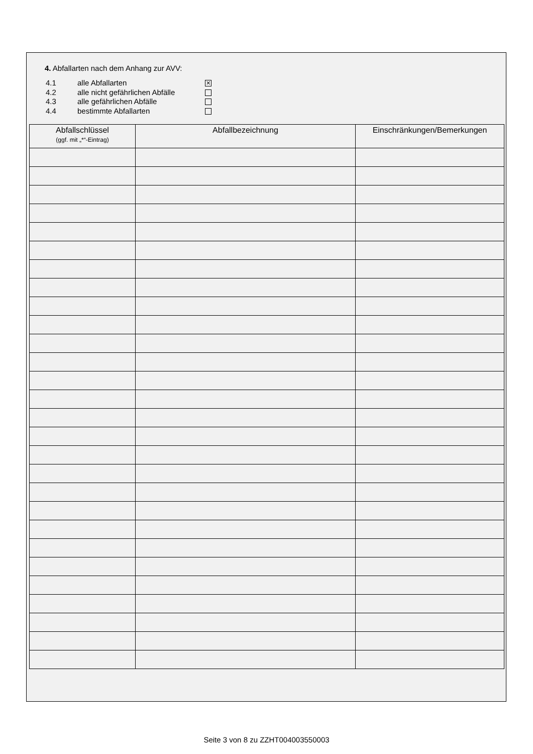4. Abfallarten nach dem Anhang zur AVV:
4.1 alle Abfallarten ✕
4.2 alle nicht gefährlichen Abfälle
4.3 alle gefährlichen Abfälle
4.4 bestimmte Abfallarten
| Abfallschlüssel (ggf. mit „*“-Eintrag) | Abfallbezeichnung | Einschränkungen/Bemerkungen |
| --- | --- | --- |
Seite 3 von 8 zu ZZHT004003550003